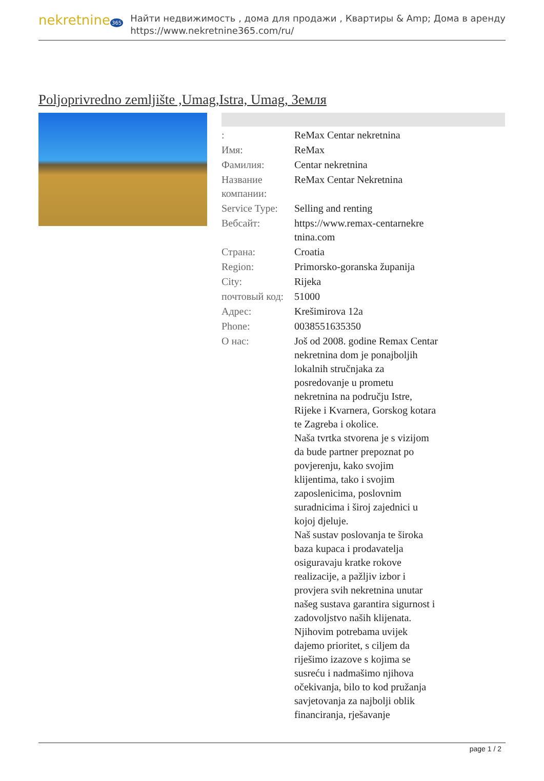nekretnine 365
Найти недвижимость , дома для продажи , Квартиры & Amp; Дома в аренду
https://www.nekretnine365.com/ru/
Poljoprivredno zemljište ,Umag,Istra, Umag, Земля
| : | ReMax Centar nekretnina |
| Имя: | ReMax |
| Фамилия: | Centar nekretnina |
| Название компании: | ReMax Centar Nekretnina |
| Service Type: | Selling and renting |
| Вебсайт: | https://www.remax-centarnekre tnina.com |
| Страна: | Croatia |
| Region: | Primorsko-goranska županija |
| City: | Rijeka |
| почтовый код: | 51000 |
| Адрес: | Krešimirova 12a |
| Phone: | 0038551635350 |
| О нас: | Još od 2008. godine Remax Centar nekretnina dom je ponajboljih lokalnih stručnjaka za posredovanje u prometu nekretnina na području Istre, Rijeke i Kvarnera, Gorskog kotara te Zagreba i okolice. Naša tvrtka stvorena je s vizijom da bude partner prepoznat po povjerenju, kako svojim klijentima, tako i svojim zaposlenicima, poslovnim suradnicima i široj zajednici u kojoj djeluje. Naš sustav poslovanja te široka baza kupaca i prodavatelja osiguravaju kratke rokove realizacije, a pažljiv izbor i provjera svih nekretnina unutar našeg sustava garantira sigurnost i zadovoljstvo naših klijenata. Njihovim potrebama uvijek dajemo prioritet, s ciljem da riješimo izazove s kojima se susreću i nadmašimo njihova očekivanja, bilo to kod pružanja savjetovanja za najbolji oblik financiranja, rješavanje |
page 1 / 2